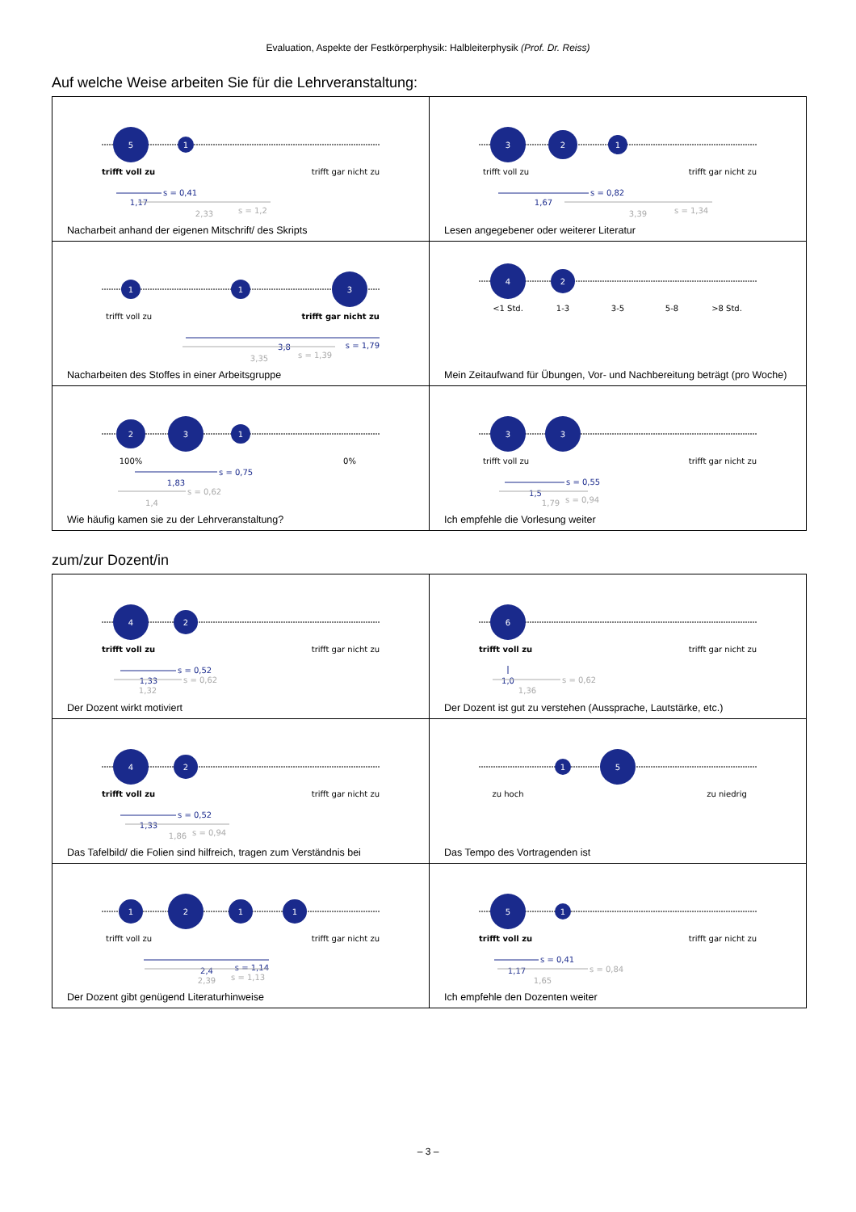Evaluation, Aspekte der Festkörperphysik: Halbleiterphysik (Prof. Dr. Reiss)
Auf welche Weise arbeiten Sie für die Lehrveranstaltung:
| 5 1 trifft voll zu trifft gar nicht zu s = 0,41 1,17 2,33 s = 1,2 Nacharbeit anhand der eigenen Mitschrift/ des Skripts | 3 2 1 trifft voll zu trifft gar nicht zu s = 0,82 1,67 3,39 s = 1,34 Lesen angegebener oder weiterer Literatur |
| 1 1 3 trifft voll zu trifft gar nicht zu s = 1,79 3,8 3,35 s = 1,39 Nacharbeiten des Stoffes in einer Arbeitsgruppe | 4 2 <1 Std. 1-3 3-5 5-8 >8 Std. Mein Zeitaufwand für Übungen, Vor- und Nachbereitung beträgt (pro Woche) |
| 2 3 1 100% 0% s = 0,75 1,83 s = 0,62 1,4 Wie häufig kamen sie zu der Lehrveranstaltung? | 3 3 trifft voll zu trifft gar nicht zu s = 0,55 1,5 1,79 s = 0,94 Ich empfehle die Vorlesung weiter |
zum/zur Dozent/in
| 4 2 trifft voll zu trifft gar nicht zu s = 0,52 1,33 s = 0,62 1,32 Der Dozent wirkt motiviert | 6 trifft voll zu trifft gar nicht zu 1,0 s = 0,62 1,36 Der Dozent ist gut zu verstehen (Aussprache, Lautstärke, etc.) |
| 4 2 trifft voll zu trifft gar nicht zu s = 0,52 1,33 1,86 s = 0,94 Das Tafelbild/ die Folien sind hilfreich, tragen zum Verständnis bei | 1 5 zu hoch zu niedrig Das Tempo des Vortragenden ist |
| 1 2 1 1 trifft voll zu trifft gar nicht zu s = 1,14 2,4 2,39 s = 1,13 Der Dozent gibt genügend Literaturhinweise | 5 1 trifft voll zu trifft gar nicht zu s = 0,41 1,17 s = 0,84 1,65 Ich empfehle den Dozenten weiter |
– 3 –